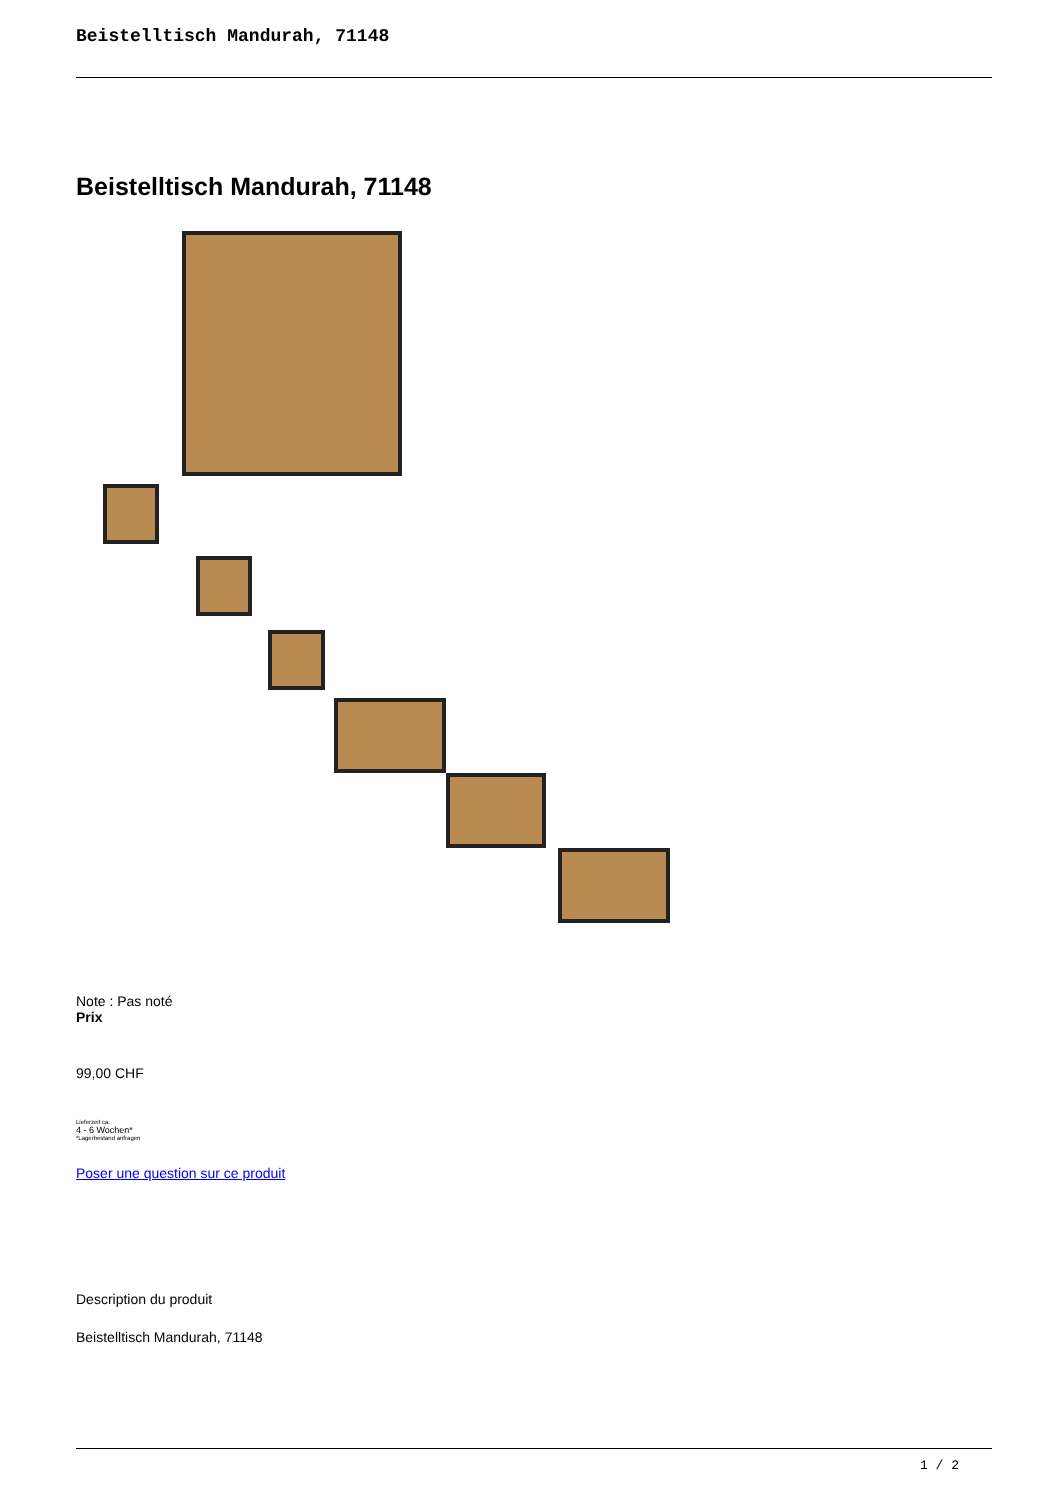Beistelltisch Mandurah, 71148
Beistelltisch Mandurah, 71148
Note : Pas noté
Prix
99,00 CHF
Lieferzeit ca.
4 - 6 Wochen*
*Lagerbestand anfragen
Poser une question sur ce produit
Description du produit
Beistelltisch Mandurah, 71148
1 / 2